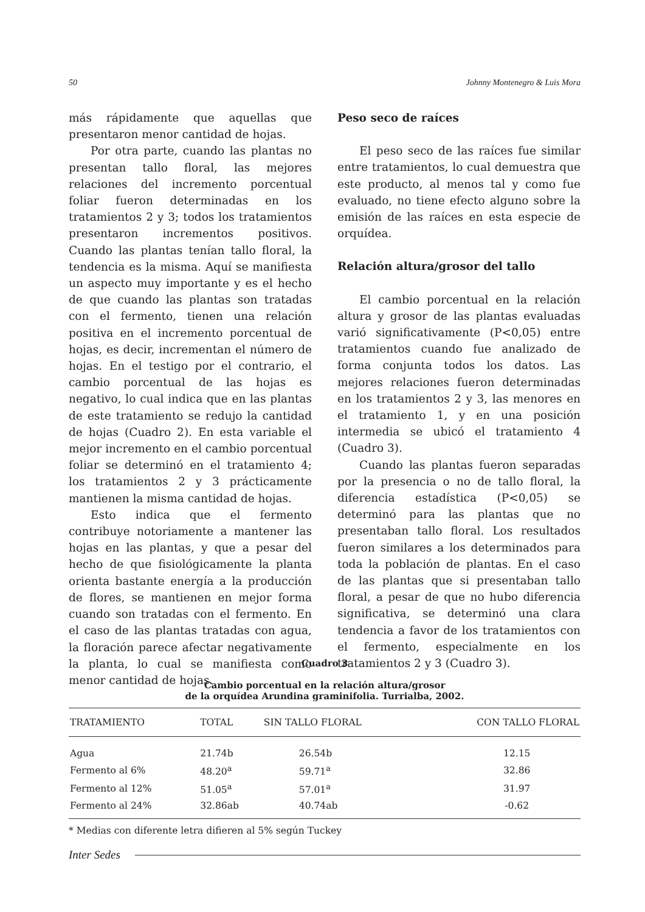50 Johnny Montenegro & Luis Mora
más rápidamente que aquellas que presentaron menor cantidad de hojas.
Por otra parte, cuando las plantas no presentan tallo floral, las mejores relaciones del incremento porcentual foliar fueron determinadas en los tratamientos 2 y 3; todos los tratamientos presentaron incrementos positivos. Cuando las plantas tenían tallo floral, la tendencia es la misma. Aquí se manifiesta un aspecto muy importante y es el hecho de que cuando las plantas son tratadas con el fermento, tienen una relación positiva en el incremento porcentual de hojas, es decir, incrementan el número de hojas. En el testigo por el contrario, el cambio porcentual de las hojas es negativo, lo cual indica que en las plantas de este tratamiento se redujo la cantidad de hojas (Cuadro 2). En esta variable el mejor incremento en el cambio porcentual foliar se determinó en el tratamiento 4; los tratamientos 2 y 3 prácticamente mantienen la misma cantidad de hojas.
Esto indica que el fermento contribuye notoriamente a mantener las hojas en las plantas, y que a pesar del hecho de que fisiológicamente la planta orienta bastante energía a la producción de flores, se mantienen en mejor forma cuando son tratadas con el fermento. En el caso de las plantas tratadas con agua, la floración parece afectar negativamente la planta, lo cual se manifiesta como menor cantidad de hojas.
Peso seco de raíces
El peso seco de las raíces fue similar entre tratamientos, lo cual demuestra que este producto, al menos tal y como fue evaluado, no tiene efecto alguno sobre la emisión de las raíces en esta especie de orquídea.
Relación altura/grosor del tallo
El cambio porcentual en la relación altura y grosor de las plantas evaluadas varió significativamente (P<0,05) entre tratamientos cuando fue analizado de forma conjunta todos los datos. Las mejores relaciones fueron determinadas en los tratamientos 2 y 3, las menores en el tratamiento 1, y en una posición intermedia se ubicó el tratamiento 4 (Cuadro 3).
Cuando las plantas fueron separadas por la presencia o no de tallo floral, la diferencia estadística (P<0,05) se determinó para las plantas que no presentaban tallo floral. Los resultados fueron similares a los determinados para toda la población de plantas. En el caso de las plantas que si presentaban tallo floral, a pesar de que no hubo diferencia significativa, se determinó una clara tendencia a favor de los tratamientos con el fermento, especialmente en los tratamientos 2 y 3 (Cuadro 3).
Cuadro 3
Cambio porcentual en la relación altura/grosor
de la orquídea Arundina graminifolia. Turrialba, 2002.
| TRATAMIENTO | TOTAL | SIN TALLO FLORAL | CON TALLO FLORAL |
| --- | --- | --- | --- |
| Agua | 21.74b | 26.54b | 12.15 |
| Fermento al 6% | 48.20<sup>a</sup> | 59.71<sup>a</sup> | 32.86 |
| Fermento al 12% | 51.05<sup>a</sup> | 57.01<sup>a</sup> | 31.97 |
| Fermento al 24% | 32.86ab | 40.74ab | -0.62 |
* Medias con diferente letra difieren al 5% según Tuckey
Inter Sedes